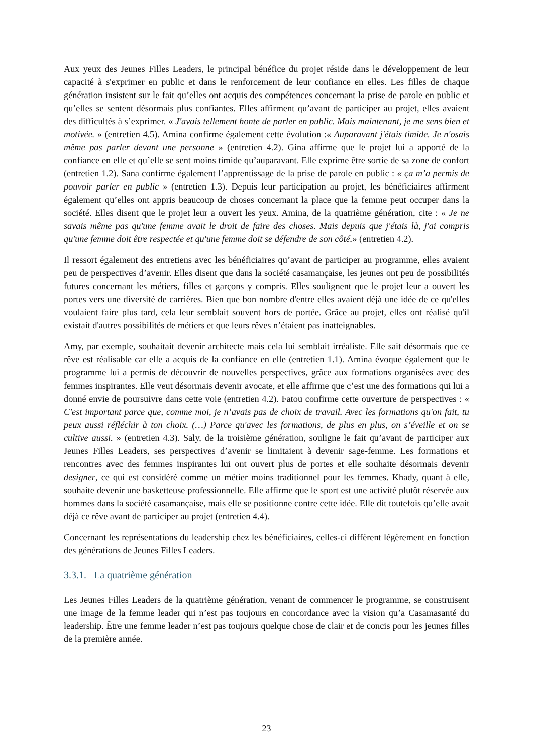Aux yeux des Jeunes Filles Leaders, le principal bénéfice du projet réside dans le développement de leur capacité à s'exprimer en public et dans le renforcement de leur confiance en elles. Les filles de chaque génération insistent sur le fait qu’elles ont acquis des compétences concernant la prise de parole en public et qu’elles se sentent désormais plus confiantes. Elles affirment qu’avant de participer au projet, elles avaient des difficultés à s’exprimer. « J'avais tellement honte de parler en public. Mais maintenant, je me sens bien et motivée. » (entretien 4.5). Amina confirme également cette évolution :« Auparavant j'étais timide. Je n'osais même pas parler devant une personne » (entretien 4.2). Gina affirme que le projet lui a apporté de la confiance en elle et qu’elle se sent moins timide qu’auparavant. Elle exprime être sortie de sa zone de confort (entretien 1.2). Sana confirme également l’apprentissage de la prise de parole en public : « ça m’a permis de pouvoir parler en public » (entretien 1.3). Depuis leur participation au projet, les bénéficiaires affirment également qu’elles ont appris beaucoup de choses concernant la place que la femme peut occuper dans la société. Elles disent que le projet leur a ouvert les yeux. Amina, de la quatrième génération, cite : « Je ne savais même pas qu'une femme avait le droit de faire des choses. Mais depuis que j'étais là, j'ai compris qu'une femme doit être respectée et qu'une femme doit se défendre de son côté.» (entretien 4.2).
Il ressort également des entretiens avec les bénéficiaires qu’avant de participer au programme, elles avaient peu de perspectives d’avenir. Elles disent que dans la société casamançaise, les jeunes ont peu de possibilités futures concernant les métiers, filles et garçons y compris. Elles soulignent que le projet leur a ouvert les portes vers une diversité de carrières. Bien que bon nombre d'entre elles avaient déjà une idée de ce qu'elles voulaient faire plus tard, cela leur semblait souvent hors de portée. Grâce au projet, elles ont réalisé qu'il existait d'autres possibilités de métiers et que leurs rêves n’étaient pas inatteignables.
Amy, par exemple, souhaitait devenir architecte mais cela lui semblait irréaliste. Elle sait désormais que ce rêve est réalisable car elle a acquis de la confiance en elle (entretien 1.1). Amina évoque également que le programme lui a permis de découvrir de nouvelles perspectives, grâce aux formations organisées avec des femmes inspirantes. Elle veut désormais devenir avocate, et elle affirme que c’est une des formations qui lui a donné envie de poursuivre dans cette voie (entretien 4.2). Fatou confirme cette ouverture de perspectives : « C'est important parce que, comme moi, je n’avais pas de choix de travail. Avec les formations qu'on fait, tu peux aussi réfléchir à ton choix. (…) Parce qu'avec les formations, de plus en plus, on s’éveille et on se cultive aussi. » (entretien 4.3). Saly, de la troisième génération, souligne le fait qu’avant de participer aux Jeunes Filles Leaders, ses perspectives d’avenir se limitaient à devenir sage-femme. Les formations et rencontres avec des femmes inspirantes lui ont ouvert plus de portes et elle souhaite désormais devenir designer, ce qui est considéré comme un métier moins traditionnel pour les femmes. Khady, quant à elle, souhaite devenir une basketteuse professionnelle. Elle affirme que le sport est une activité plutôt réservée aux hommes dans la société casamançaise, mais elle se positionne contre cette idée. Elle dit toutefois qu’elle avait déjà ce rêve avant de participer au projet (entretien 4.4).
Concernant les représentations du leadership chez les bénéficiaires, celles-ci diffèrent légèrement en fonction des générations de Jeunes Filles Leaders.
3.3.1. La quatrième génération
Les Jeunes Filles Leaders de la quatrième génération, venant de commencer le programme, se construisent une image de la femme leader qui n’est pas toujours en concordance avec la vision qu’a Casamasanté du leadership. Être une femme leader n’est pas toujours quelque chose de clair et de concis pour les jeunes filles de la première année.
23